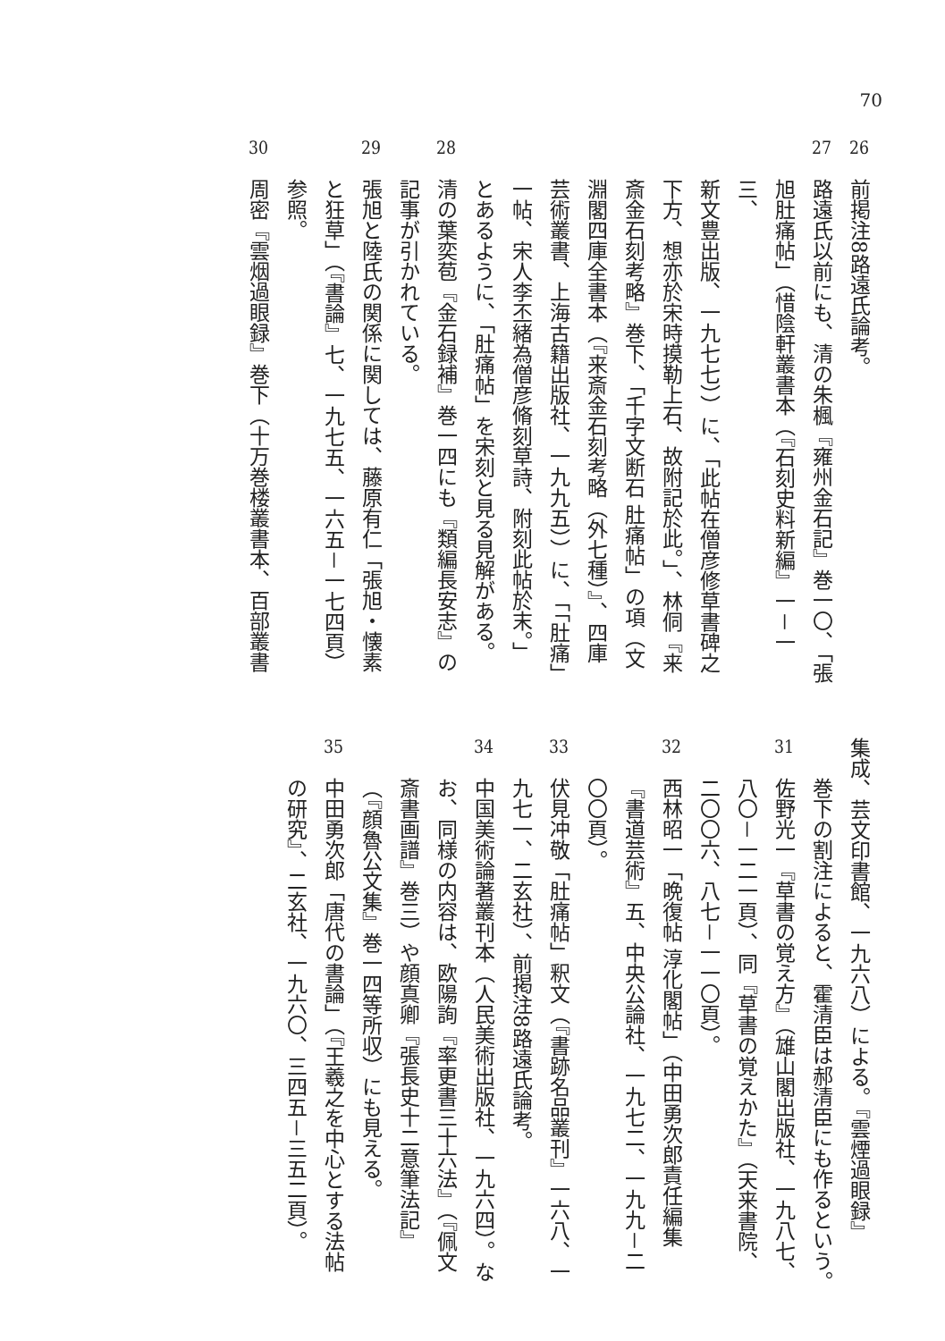70
26前掲注8路遠氏論考。
27路遠氏以前にも、清の朱楓『雍州金石記』巻一〇、「張
旭肚痛帖」（惜陰軒叢書本（『石刻史料新編』一－一三、
新文豊出版、一九七七））に、「此帖在僧彦修草書碑之
下方、想亦於宋時摸勒上石、故附記於此。」、林侗『来
斎金石刻考略』巻下、「千字文断石 肚痛帖」の項（文
淵閣四庫全書本（『来斎金石刻考略（外七種）』、四庫
芸術叢書、上海古籍出版社、一九九五））に、「「肚痛」
一帖、宋人李丕緒為僧彦脩刻草詩、附刻此帖於末。」
とあるように、「肚痛帖」を宋刻と見る見解がある。
28清の葉奕苞『金石録補』巻一四にも『類編長安志』の
記事が引かれている。
29張旭と陸氏の関係に関しては、藤原有仁「張旭・懐素
と狂草」（『書論』七、一九七五、一六五－一七四頁）
参照。
30周密『雲烟過眼録』巻下（十万巻楼叢書本、百部叢書
集成、芸文印書館、一九六八）による。『雲煙過眼録』
巻下の割注によると、霍清臣は郝清臣にも作るという。
31佐野光一『草書の覚え方』（雄山閣出版社、一九八七、
八〇－一二一頁）、同『草書の覚えかた』（天来書院、
二〇〇六、八七－一一〇頁）。
32西林昭一「晩復帖 淳化閣帖」（中田勇次郎責任編集
『書道芸術』五、中央公論社、一九七二、一九九－二
〇〇頁）。
33伏見冲敬「肚痛帖」釈文（『書跡名品叢刊』一六八、一
九七一、二玄社）、前掲注8路遠氏論考。
34中国美術論著叢刊本（人民美術出版社、一九六四）。な
お、同様の内容は、欧陽詢『率更書三十六法』（『佩文
斎書画譜』巻三）や顔真卿『張長史十二意筆法記』
（『顔魯公文集』巻一四等所収）にも見える。
35中田勇次郎「唐代の書論」（『王羲之を中心とする法帖
の研究』、二玄社、一九六〇、三四五－三五二頁）。